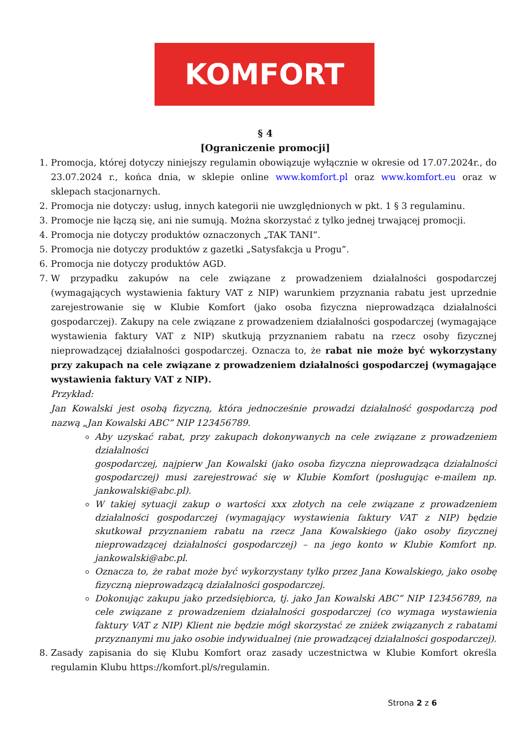KOMFORT
§ 4
[Ograniczenie promocji]
1. Promocja, której dotyczy niniejszy regulamin obowiązuje wyłącznie w okresie od 17.07.2024r., do 23.07.2024 r., końca dnia, w sklepie online www.komfort.pl oraz www.komfort.eu oraz w sklepach stacjonarnych.
2. Promocja nie dotyczy: usług, innych kategorii nie uwzględnionych w pkt. 1 § 3 regulaminu.
3. Promocje nie łączą się, ani nie sumują. Można skorzystać z tylko jednej trwającej promocji.
4. Promocja nie dotyczy produktów oznaczonych „TAK TANI”.
5. Promocja nie dotyczy produktów z gazetki „Satysfakcja u Progu”.
6. Promocja nie dotyczy produktów AGD.
7. W przypadku zakupów na cele związane z prowadzeniem działalności gospodarczej (wymagających wystawienia faktury VAT z NIP) warunkiem przyznania rabatu jest uprzednie zarejestrowanie się w Klubie Komfort (jako osoba fizyczna nieprowadząca działalności gospodarczej). Zakupy na cele związane z prowadzeniem działalności gospodarczej (wymagające wystawienia faktury VAT z NIP) skutkują przyznaniem rabatu na rzecz osoby fizycznej nieprowadzącej działalności gospodarczej. Oznacza to, że rabat nie może być wykorzystany przy zakupach na cele związane z prowadzeniem działalności gospodarczej (wymagające wystawienia faktury VAT z NIP).
Przykład:
Jan Kowalski jest osobą fizyczną, która jednocześnie prowadzi działalność gospodarczą pod nazwą „Jan Kowalski ABC” NIP 123456789.
Aby uzyskać rabat, przy zakupach dokonywanych na cele związane z prowadzeniem działalności
gospodarczej, najpierw Jan Kowalski (jako osoba fizyczna nieprowadząca działalności gospodarczej) musi zarejestrować się w Klubie Komfort (posługując e-mailem np. jankowalski@abc.pl).
W takiej sytuacji zakup o wartości xxx złotych na cele związane z prowadzeniem działalności gospodarczej (wymagający wystawienia faktury VAT z NIP) będzie skutkował przyznaniem rabatu na rzecz Jana Kowalskiego (jako osoby fizycznej nieprowadzącej działalności gospodarczej) – na jego konto w Klubie Komfort np. jankowalski@abc.pl.
Oznacza to, że rabat może być wykorzystany tylko przez Jana Kowalskiego, jako osobę fizyczną nieprowadzącą działalności gospodarczej.
Dokonując zakupu jako przedsiębiorca, tj. jako Jan Kowalski ABC” NIP 123456789, na cele związane z prowadzeniem działalności gospodarczej (co wymaga wystawienia faktury VAT z NIP) Klient nie będzie mógł skorzystać ze zniżek związanych z rabatami przyznanymi mu jako osobie indywidualnej (nie prowadzącej działalności gospodarczej).
8. Zasady zapisania do się Klubu Komfort oraz zasady uczestnictwa w Klubie Komfort określa regulamin Klubu https://komfort.pl/s/regulamin.
Strona 2 z 6